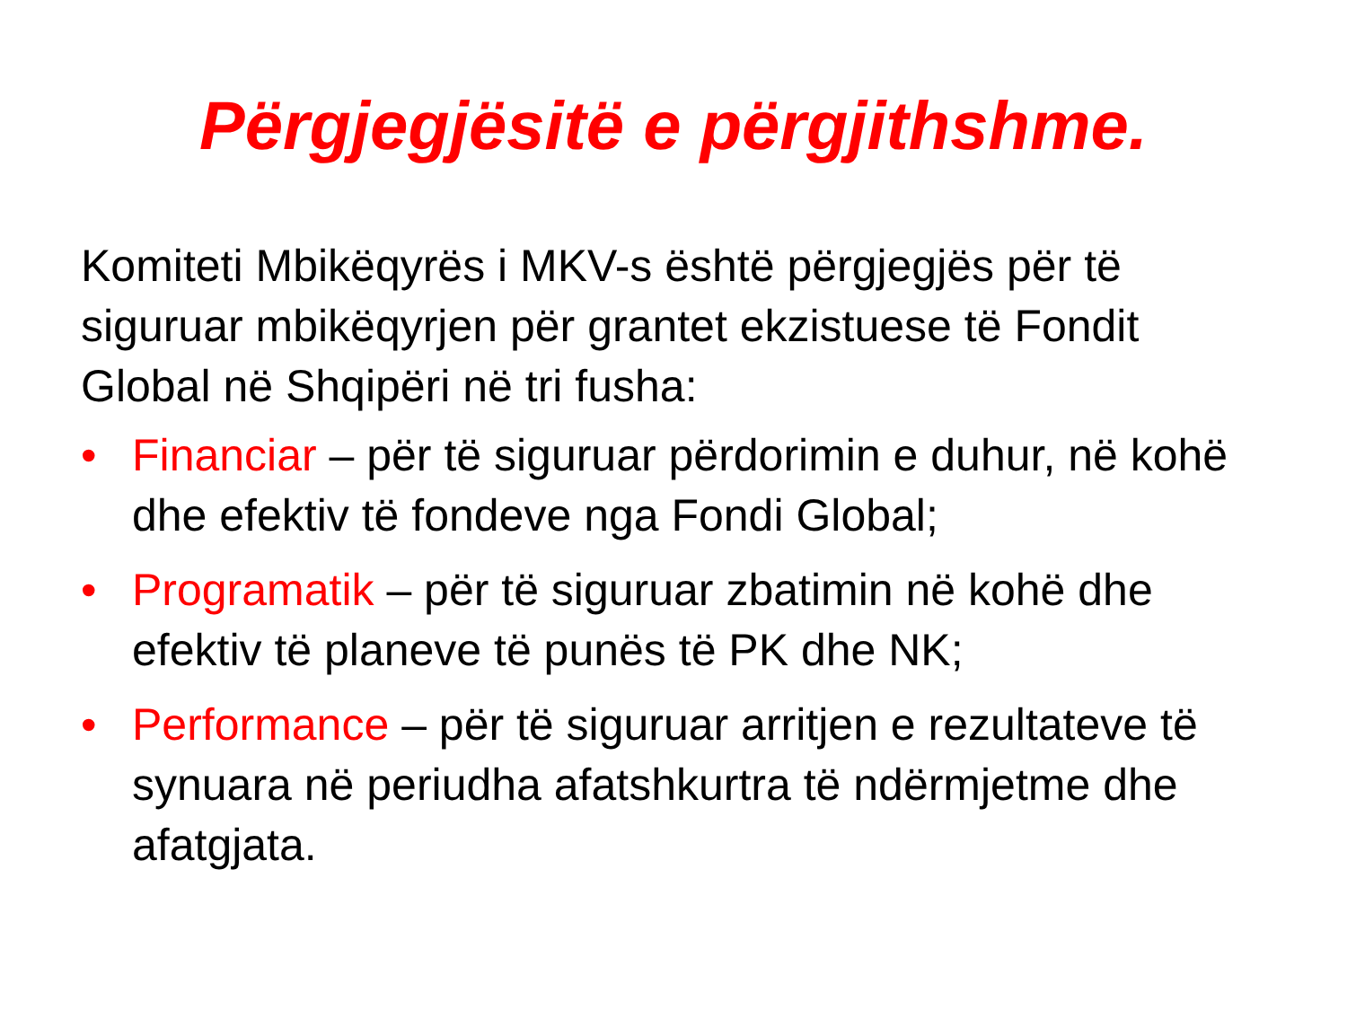Përgjegjësitë e përgjithshme.
Komiteti Mbikëqyrës i MKV-s është përgjegjës për të siguruar mbikëqyrjen për grantet ekzistuese të Fondit Global në Shqipëri në tri fusha:
• Financiar – për të siguruar përdorimin e duhur, në kohë dhe efektiv të fondeve nga Fondi Global;
• Programatik – për të siguruar zbatimin në kohë dhe efektiv të planeve të punës të PK dhe NK;
• Performance – për të siguruar arritjen e rezultateve të synuara në periudha afatshkurtra të ndërmjetme dhe afatgjata.